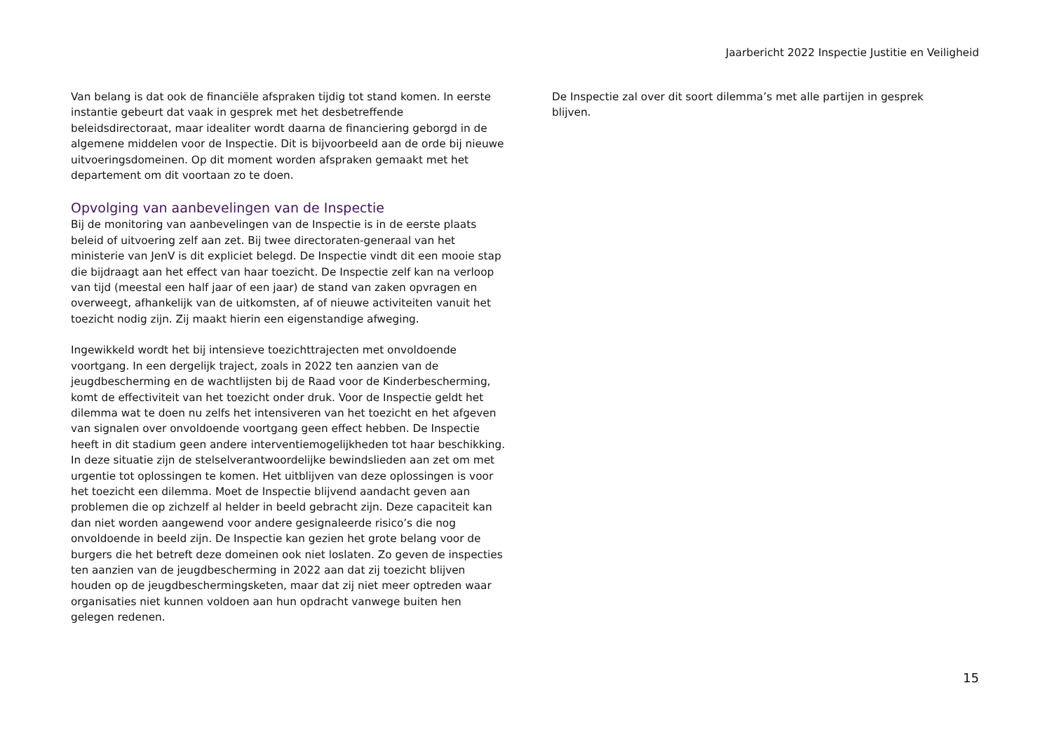Jaarbericht 2022 Inspectie Justitie en Veiligheid
Van belang is dat ook de financiële afspraken tijdig tot stand komen. In eerste instantie gebeurt dat vaak in gesprek met het desbetreffende beleidsdirectoraat, maar idealiter wordt daarna de financiering geborgd in de algemene middelen voor de Inspectie. Dit is bijvoorbeeld aan de orde bij nieuwe uitvoeringsdomeinen. Op dit moment worden afspraken gemaakt met het departement om dit voortaan zo te doen.
Opvolging van aanbevelingen van de Inspectie
Bij de monitoring van aanbevelingen van de Inspectie is in de eerste plaats beleid of uitvoering zelf aan zet. Bij twee directoraten-generaal van het ministerie van JenV is dit expliciet belegd. De Inspectie vindt dit een mooie stap die bijdraagt aan het effect van haar toezicht. De Inspectie zelf kan na verloop van tijd (meestal een half jaar of een jaar) de stand van zaken opvragen en overweegt, afhankelijk van de uitkomsten, af of nieuwe activiteiten vanuit het toezicht nodig zijn. Zij maakt hierin een eigenstandige afweging.
Ingewikkeld wordt het bij intensieve toezichttrajecten met onvoldoende voortgang. In een dergelijk traject, zoals in 2022 ten aanzien van de jeugdbescherming en de wachtlijsten bij de Raad voor de Kinderbescherming, komt de effectiviteit van het toezicht onder druk. Voor de Inspectie geldt het dilemma wat te doen nu zelfs het intensiveren van het toezicht en het afgeven van signalen over onvoldoende voortgang geen effect hebben. De Inspectie heeft in dit stadium geen andere interventiemogelijkheden tot haar beschikking. In deze situatie zijn de stelselverantwoordelijke bewindslieden aan zet om met urgentie tot oplossingen te komen. Het uitblijven van deze oplossingen is voor het toezicht een dilemma. Moet de Inspectie blijvend aandacht geven aan problemen die op zichzelf al helder in beeld gebracht zijn. Deze capaciteit kan dan niet worden aangewend voor andere gesignaleerde risico’s die nog onvoldoende in beeld zijn. De Inspectie kan gezien het grote belang voor de burgers die het betreft deze domeinen ook niet loslaten. Zo geven de inspecties ten aanzien van de jeugdbescherming in 2022 aan dat zij toezicht blijven houden op de jeugdbeschermingsketen, maar dat zij niet meer optreden waar organisaties niet kunnen voldoen aan hun opdracht vanwege buiten hen gelegen redenen.
De Inspectie zal over dit soort dilemma’s met alle partijen in gesprek blijven.
15